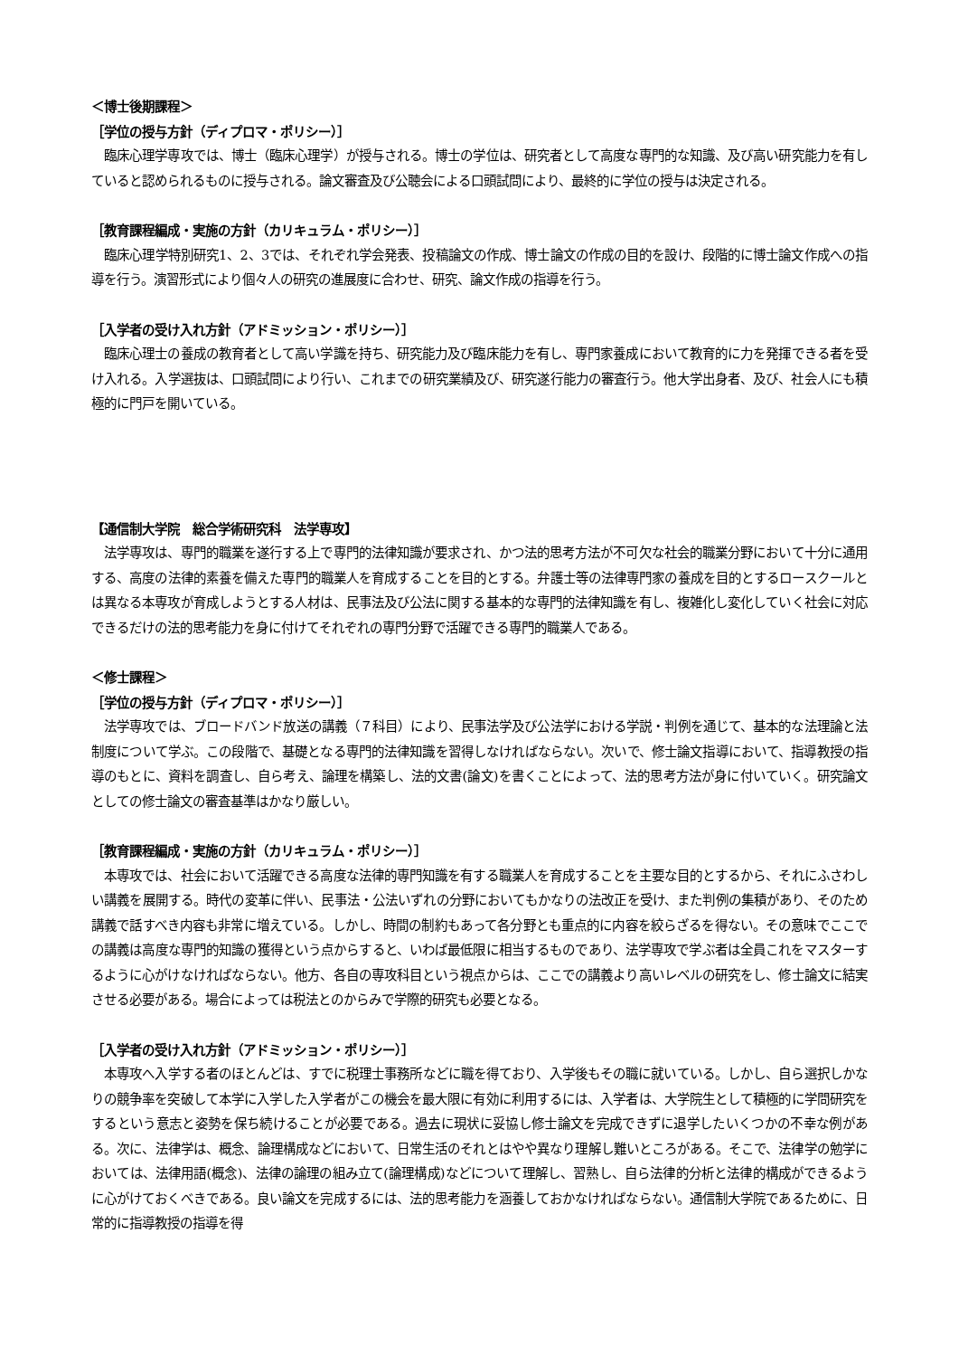＜博士後期課程＞
［学位の授与方針（ディプロマ・ポリシー）］
　臨床心理学専攻では、博士（臨床心理学）が授与される。博士の学位は、研究者として高度な専門的な知識、及び高い研究能力を有していると認められるものに授与される。論文審査及び公聴会による口頭試問により、最終的に学位の授与は決定される。
［教育課程編成・実施の方針（カリキュラム・ポリシー）］
　臨床心理学特別研究1、2、3では、それぞれ学会発表、投稿論文の作成、博士論文の作成の目的を設け、段階的に博士論文作成への指導を行う。演習形式により個々人の研究の進展度に合わせ、研究、論文作成の指導を行う。
［入学者の受け入れ方針（アドミッション・ポリシー）］
　臨床心理士の養成の教育者として高い学識を持ち、研究能力及び臨床能力を有し、専門家養成において教育的に力を発揮できる者を受け入れる。入学選抜は、口頭試問により行い、これまでの研究業績及び、研究遂行能力の審査行う。他大学出身者、及び、社会人にも積極的に門戸を開いている。
【通信制大学院　総合学術研究科　法学専攻】
　法学専攻は、専門的職業を遂行する上で専門的法律知識が要求され、かつ法的思考方法が不可欠な社会的職業分野において十分に通用する、高度の法律的素養を備えた専門的職業人を育成することを目的とする。弁護士等の法律専門家の養成を目的とするロースクールとは異なる本専攻が育成しようとする人材は、民事法及び公法に関する基本的な専門的法律知識を有し、複雑化し変化していく社会に対応できるだけの法的思考能力を身に付けてそれぞれの専門分野で活躍できる専門的職業人である。
＜修士課程＞
［学位の授与方針（ディプロマ・ポリシー）］
　法学専攻では、ブロードバンド放送の講義（７科目）により、民事法学及び公法学における学説・判例を通じて、基本的な法理論と法制度について学ぶ。この段階で、基礎となる専門的法律知識を習得しなければならない。次いで、修士論文指導において、指導教授の指導のもとに、資料を調査し、自ら考え、論理を構築し、法的文書(論文)を書くことによって、法的思考方法が身に付いていく。研究論文としての修士論文の審査基準はかなり厳しい。
［教育課程編成・実施の方針（カリキュラム・ポリシー）］
　本専攻では、社会において活躍できる高度な法律的専門知識を有する職業人を育成することを主要な目的とするから、それにふさわしい講義を展開する。時代の変革に伴い、民事法・公法いずれの分野においてもかなりの法改正を受け、また判例の集積があり、そのため講義で話すべき内容も非常に増えている。しかし、時間の制約もあって各分野とも重点的に内容を絞らざるを得ない。その意味でここでの講義は高度な専門的知識の獲得という点からすると、いわば最低限に相当するものであり、法学専攻で学ぶ者は全員これをマスターするように心がけなければならない。他方、各自の専攻科目という視点からは、ここでの講義より高いレベルの研究をし、修士論文に結実させる必要がある。場合によっては税法とのからみで学際的研究も必要となる。
［入学者の受け入れ方針（アドミッション・ポリシー）］
　本専攻へ入学する者のほとんどは、すでに税理士事務所などに職を得ており、入学後もその職に就いている。しかし、自ら選択しかなりの競争率を突破して本学に入学した入学者がこの機会を最大限に有効に利用するには、入学者は、大学院生として積極的に学問研究をするという意志と姿勢を保ち続けることが必要である。過去に現状に妥協し修士論文を完成できずに退学したいくつかの不幸な例がある。次に、法律学は、概念、論理構成などにおいて、日常生活のそれとはやや異なり理解し難いところがある。そこで、法律学の勉学においては、法律用語(概念)、法律の論理の組み立て(論理構成)などについて理解し、習熟し、自ら法律的分析と法律的構成ができるように心がけておくべきである。良い論文を完成するには、法的思考能力を涵養しておかなければならない。通信制大学院であるために、日常的に指導教授の指導を得